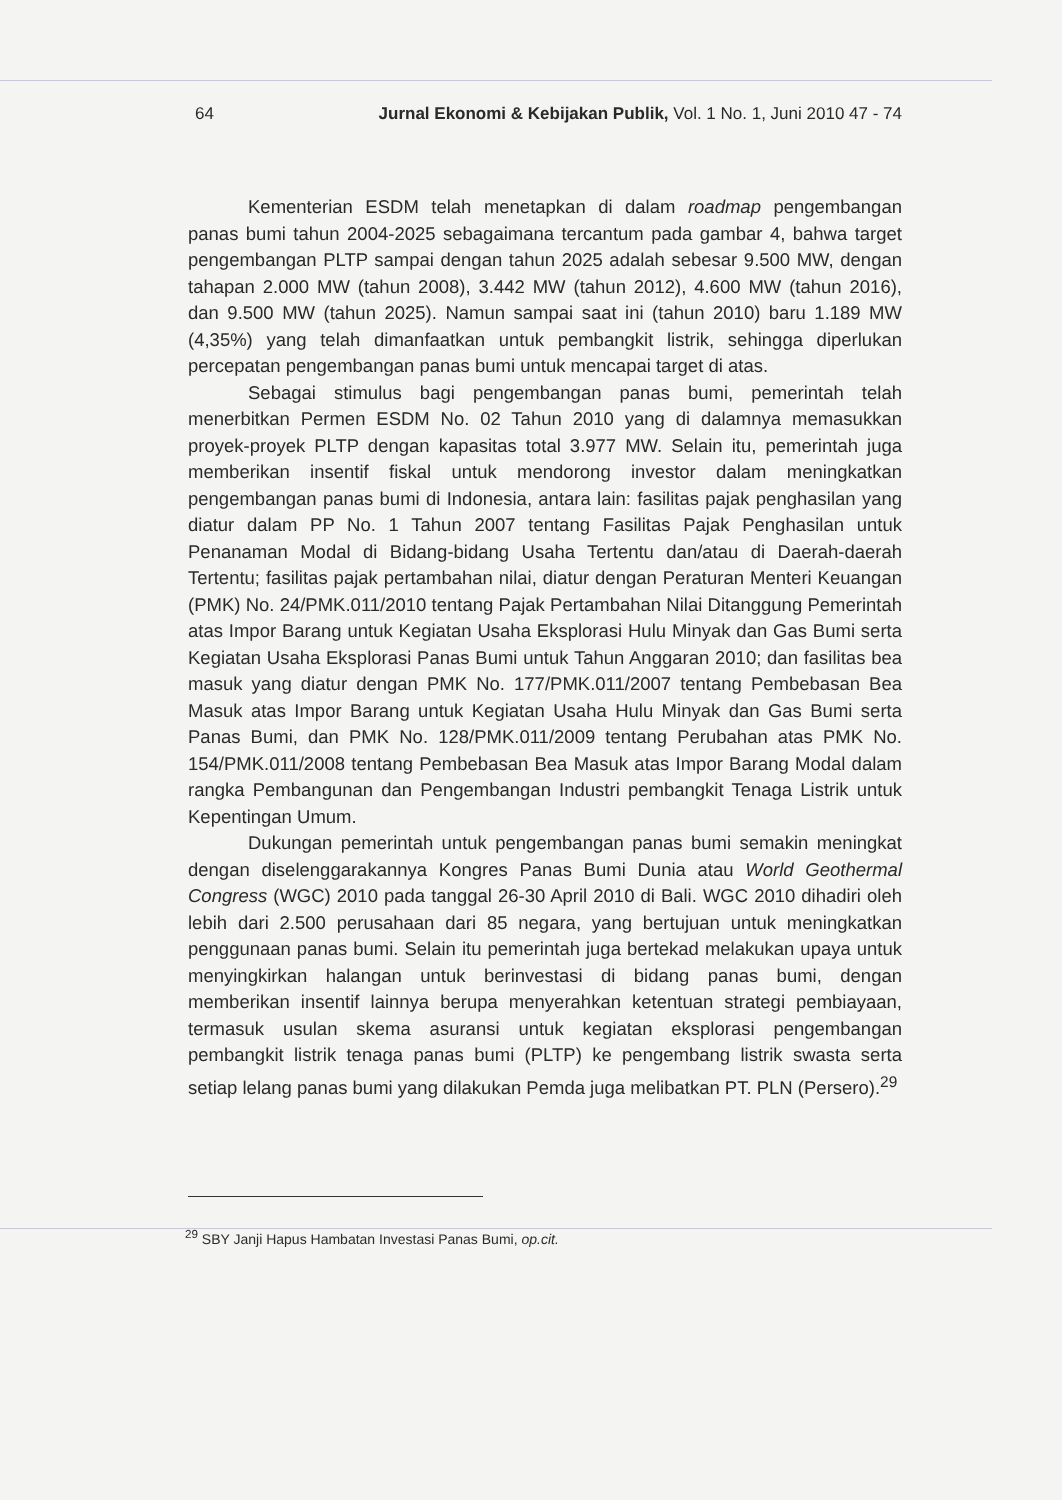64 Jurnal Ekonomi & Kebijakan Publik, Vol. 1 No. 1, Juni 2010 47 - 74
Kementerian ESDM telah menetapkan di dalam roadmap pengembangan panas bumi tahun 2004-2025 sebagaimana tercantum pada gambar 4, bahwa target pengembangan PLTP sampai dengan tahun 2025 adalah sebesar 9.500 MW, dengan tahapan 2.000 MW (tahun 2008), 3.442 MW (tahun 2012), 4.600 MW (tahun 2016), dan 9.500 MW (tahun 2025). Namun sampai saat ini (tahun 2010) baru 1.189 MW (4,35%) yang telah dimanfaatkan untuk pembangkit listrik, sehingga diperlukan percepatan pengembangan panas bumi untuk mencapai target di atas.
Sebagai stimulus bagi pengembangan panas bumi, pemerintah telah menerbitkan Permen ESDM No. 02 Tahun 2010 yang di dalamnya memasukkan proyek-proyek PLTP dengan kapasitas total 3.977 MW. Selain itu, pemerintah juga memberikan insentif fiskal untuk mendorong investor dalam meningkatkan pengembangan panas bumi di Indonesia, antara lain: fasilitas pajak penghasilan yang diatur dalam PP No. 1 Tahun 2007 tentang Fasilitas Pajak Penghasilan untuk Penanaman Modal di Bidang-bidang Usaha Tertentu dan/atau di Daerah-daerah Tertentu; fasilitas pajak pertambahan nilai, diatur dengan Peraturan Menteri Keuangan (PMK) No. 24/PMK.011/2010 tentang Pajak Pertambahan Nilai Ditanggung Pemerintah atas Impor Barang untuk Kegiatan Usaha Eksplorasi Hulu Minyak dan Gas Bumi serta Kegiatan Usaha Eksplorasi Panas Bumi untuk Tahun Anggaran 2010; dan fasilitas bea masuk yang diatur dengan PMK No. 177/PMK.011/2007 tentang Pembebasan Bea Masuk atas Impor Barang untuk Kegiatan Usaha Hulu Minyak dan Gas Bumi serta Panas Bumi, dan PMK No. 128/PMK.011/2009 tentang Perubahan atas PMK No. 154/PMK.011/2008 tentang Pembebasan Bea Masuk atas Impor Barang Modal dalam rangka Pembangunan dan Pengembangan Industri pembangkit Tenaga Listrik untuk Kepentingan Umum.
Dukungan pemerintah untuk pengembangan panas bumi semakin meningkat dengan diselenggarakannya Kongres Panas Bumi Dunia atau World Geothermal Congress (WGC) 2010 pada tanggal 26-30 April 2010 di Bali. WGC 2010 dihadiri oleh lebih dari 2.500 perusahaan dari 85 negara, yang bertujuan untuk meningkatkan penggunaan panas bumi. Selain itu pemerintah juga bertekad melakukan upaya untuk menyingkirkan halangan untuk berinvestasi di bidang panas bumi, dengan memberikan insentif lainnya berupa menyerahkan ketentuan strategi pembiayaan, termasuk usulan skema asuransi untuk kegiatan eksplorasi pengembangan pembangkit listrik tenaga panas bumi (PLTP) ke pengembang listrik swasta serta setiap lelang panas bumi yang dilakukan Pemda juga melibatkan PT. PLN (Persero).<sup>29</sup>
<sup>29</sup> SBY Janji Hapus Hambatan Investasi Panas Bumi, op.cit.